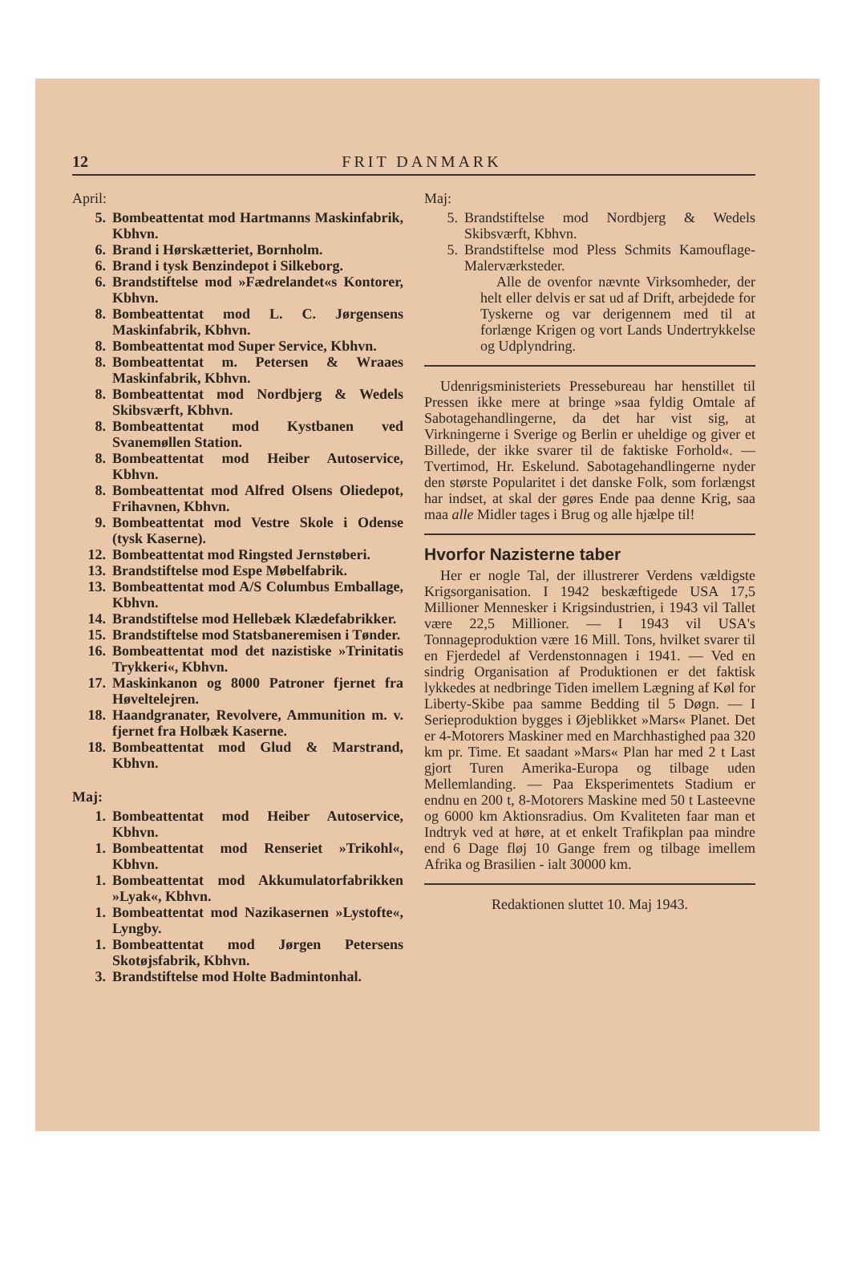12 FRIT DANMARK
April:
5. Bombeattentat mod Hartmanns Maskinfabrik, Kbhvn.
6. Brand i Hørskætteriet, Bornholm.
6. Brand i tysk Benzindepot i Silkeborg.
6. Brandstiftelse mod »Fædrelandet«s Kontorer, Kbhvn.
8. Bombeattentat mod L. C. Jørgensens Maskinfabrik, Kbhvn.
8. Bombeattentat mod Super Service, Kbhvn.
8. Bombeattentat m. Petersen & Wraaes Maskinfabrik, Kbhvn.
8. Bombeattentat mod Nordbjerg & Wedels Skibsværft, Kbhvn.
8. Bombeattentat mod Kystbanen ved Svanemøllen Station.
8. Bombeattentat mod Heiber Autoservice, Kbhvn.
8. Bombeattentat mod Alfred Olsens Oliedepot, Frihavnen, Kbhvn.
9. Bombeattentat mod Vestre Skole i Odense (tysk Kaserne).
12. Bombeattentat mod Ringsted Jernstøberi.
13. Brandstiftelse mod Espe Møbelfabrik.
13. Bombeattentat mod A/S Columbus Emballage, Kbhvn.
14. Brandstiftelse mod Hellebæk Klædefabrikker.
15. Brandstiftelse mod Statsbaneremisen i Tønder.
16. Bombeattentat mod det nazistiske »Trinitatis Trykkeri«, Kbhvn.
17. Maskinkanon og 8000 Patroner fjernet fra Høveltelejren.
18. Haandgranater, Revolvere, Ammunition m. v. fjernet fra Holbæk Kaserne.
18. Bombeattentat mod Glud & Marstrand, Kbhvn.
Maj:
1. Bombeattentat mod Heiber Autoservice, Kbhvn.
1. Bombeattentat mod Renseriet »Trikohl«, Kbhvn.
1. Bombeattentat mod Akkumulatorfabrikken »Lyak«, Kbhvn.
1. Bombeattentat mod Nazikasernen »Lystofte«, Lyngby.
1. Bombeattentat mod Jørgen Petersens Skotøjsfabrik, Kbhvn.
3. Brandstiftelse mod Holte Badmintonhal.
Maj:
5. Brandstiftelse mod Nordbjerg & Wedels Skibsværft, Kbhvn.
5. Brandstiftelse mod Pless Schmits Kamouflage-Malerværksteder.
Alle de ovenfor nævnte Virksomheder, der helt eller delvis er sat ud af Drift, arbejdede for Tyskerne og var derigennem med til at forlænge Krigen og vort Lands Undertrykkelse og Udplyndring.
Udenrigsministeriets Pressebureau har henstillet til Pressen ikke mere at bringe »saa fyldig Omtale af Sabotagehandlingerne, da det har vist sig, at Virkningerne i Sverige og Berlin er uheldige og giver et Billede, der ikke svarer til de faktiske Forhold«. — Tvertimod, Hr. Eskelund. Sabotagehandlingerne nyder den største Popularitet i det danske Folk, som forlængst har indset, at skal der gøres Ende paa denne Krig, saa maa alle Midler tages i Brug og alle hjælpe til!
Hvorfor Nazisterne taber
Her er nogle Tal, der illustrerer Verdens vældigste Krigsorganisation. I 1942 beskæftigede USA 17,5 Millioner Mennesker i Krigsindustrien, i 1943 vil Tallet være 22,5 Millioner. — I 1943 vil USA's Tonnageproduktion være 16 Mill. Tons, hvilket svarer til en Fjerdedel af Verdenstonnagen i 1941. — Ved en sindrig Organisation af Produktionen er det faktisk lykkedes at nedbringe Tiden imellem Lægning af Køl for Liberty-Skibe paa samme Bedding til 5 Døgn. — I Serieproduktion bygges i Øjeblikket »Mars« Planet. Det er 4-Motorers Maskiner med en Marchhastighed paa 320 km pr. Time. Et saadant »Mars« Plan har med 2 t Last gjort Turen Amerika-Europa og tilbage uden Mellemlanding. — Paa Eksperimentets Stadium er endnu en 200 t, 8-Motorers Maskine med 50 t Lasteevne og 6000 km Aktionsradius. Om Kvaliteten faar man et Indtryk ved at høre, at et enkelt Trafikplan paa mindre end 6 Dage fløj 10 Gange frem og tilbage imellem Afrika og Brasilien - ialt 30000 km.
Redaktionen sluttet 10. Maj 1943.